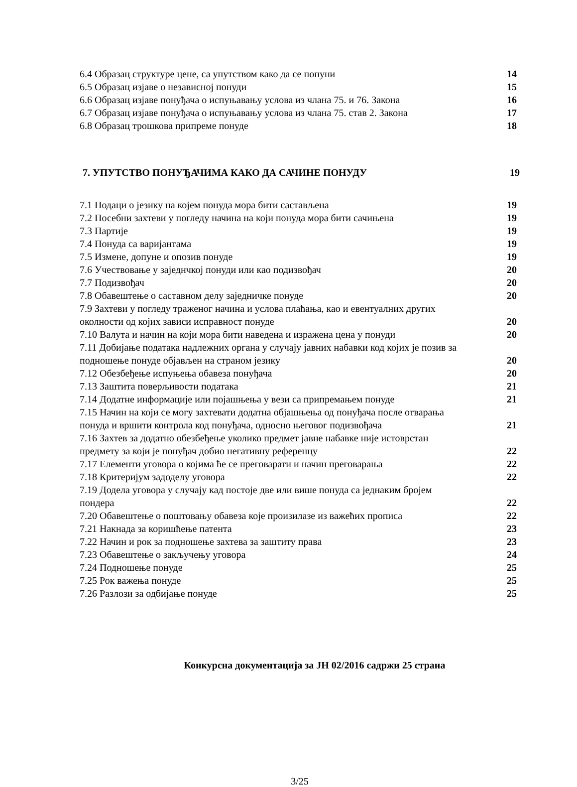6.4 Образац структуре цене, са упутством како да се попуни 14
6.5 Образац изјаве о независној понуди 15
6.6 Образац изјаве понуђача о испуњавању услова из члана 75. и 76. Закона 16
6.7 Образац изјаве понуђача о испуњавању услова из члана 75. став 2. Закона 17
6.8 Образац трошкова припреме понуде 18
7. УПУТСТВО ПОНУЂАЧИМА КАКО ДА САЧИНЕ ПОНУДУ 19
7.1 Подаци о језику на којем понуда мора бити састављена 19
7.2 Посебни захтеви у погледу начина на који понуда мора бити сачињена 19
7.3 Партије 19
7.4 Понуда са варијантама 19
7.5 Измене, допуне и опозив понуде 19
7.6 Учествовање у заједнчкој понуди или као подизвођач 20
7.7 Подизвођач 20
7.8 Обавештење о саставном делу заједничке понуде 20
7.9 Захтеви у погледу траженог начина и услова плаћања, као и евентуалних других
околности од којих зависи исправност понуде 20
7.10 Валута и начин на који мора бити наведена и изражена цена у понуди 20
7.11 Добијање података надлежних органа у случају јавних набавки код којих је позив за
подношење понуде објављен на страном језику 20
7.12 Обезбеђење испуњења обавеза понуђача 20
7.13 Заштита поверљивости података 21
7.14 Додатне информације или појашњења у вези са припремањем понуде 21
7.15 Начин на који се могу захтевати додатна објашњења од понуђача после отварања
понуда и вршити контрола код понуђача, односно његовог подизвођача 21
7.16 Захтев за додатно обезбеђење уколико предмет јавне набавке није истоврстан
предмету за који је понуђач добио негативну референцу 22
7.17 Елементи уговора о којима ће се преговарати и начин преговарања 22
7.18 Критеријум задоделу уговора 22
7.19 Додела уговора у случају кад постоје две или више понуда са једнаким бројем
пондера 22
7.20 Обавештење о поштовању обавеза које произилазе из важећих прописа 22
7.21 Накнада за коришћење патента 23
7.22 Начин и рок за подношење захтева за заштиту права 23
7.23 Обавештење о закључењу уговора 24
7.24 Подношење понуде 25
7.25 Рок важења понуде 25
7.26 Разлози за одбијање понуде 25
Конкурсна документација за ЈН 02/2016 садржи 25 страна
3/25